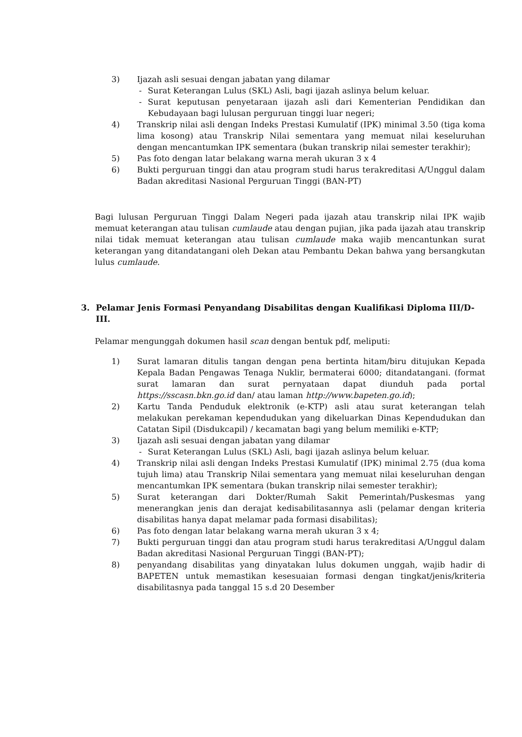3) Ijazah asli sesuai dengan jabatan yang dilamar
- Surat Keterangan Lulus (SKL) Asli, bagi ijazah aslinya belum keluar.
- Surat keputusan penyetaraan ijazah asli dari Kementerian Pendidikan dan Kebudayaan bagi lulusan perguruan tinggi luar negeri;
4) Transkrip nilai asli dengan Indeks Prestasi Kumulatif (IPK) minimal 3.50 (tiga koma lima kosong) atau Transkrip Nilai sementara yang memuat nilai keseluruhan dengan mencantumkan IPK sementara (bukan transkrip nilai semester terakhir);
5) Pas foto dengan latar belakang warna merah ukuran 3 x 4
6) Bukti perguruan tinggi dan atau program studi harus terakreditasi A/Unggul dalam Badan akreditasi Nasional Perguruan Tinggi (BAN-PT)
Bagi lulusan Perguruan Tinggi Dalam Negeri pada ijazah atau transkrip nilai IPK wajib memuat keterangan atau tulisan cumlaude atau dengan pujian, jika pada ijazah atau transkrip nilai tidak memuat keterangan atau tulisan cumlaude maka wajib mencantunkan surat keterangan yang ditandatangani oleh Dekan atau Pembantu Dekan bahwa yang bersangkutan lulus cumlaude.
3. Pelamar Jenis Formasi Penyandang Disabilitas dengan Kualifikasi Diploma III/D-III.
Pelamar mengunggah dokumen hasil scan dengan bentuk pdf, meliputi:
1) Surat lamaran ditulis tangan dengan pena bertinta hitam/biru ditujukan Kepada Kepala Badan Pengawas Tenaga Nuklir, bermaterai 6000; ditandatangani. (format surat lamaran dan surat pernyataan dapat diunduh pada portal https://sscasn.bkn.go.id dan/ atau laman http://www.bapeten.go.id);
2) Kartu Tanda Penduduk elektronik (e-KTP) asli atau surat keterangan telah melakukan perekaman kependudukan yang dikeluarkan Dinas Kependudukan dan Catatan Sipil (Disdukcapil) / kecamatan bagi yang belum memiliki e-KTP;
3) Ijazah asli sesuai dengan jabatan yang dilamar
- Surat Keterangan Lulus (SKL) Asli, bagi ijazah aslinya belum keluar.
4) Transkrip nilai asli dengan Indeks Prestasi Kumulatif (IPK) minimal 2.75 (dua koma tujuh lima) atau Transkrip Nilai sementara yang memuat nilai keseluruhan dengan mencantumkan IPK sementara (bukan transkrip nilai semester terakhir);
5) Surat keterangan dari Dokter/Rumah Sakit Pemerintah/Puskesmas yang menerangkan jenis dan derajat kedisabilitasannya asli (pelamar dengan kriteria disabilitas hanya dapat melamar pada formasi disabilitas);
6) Pas foto dengan latar belakang warna merah ukuran 3 x 4;
7) Bukti perguruan tinggi dan atau program studi harus terakreditasi A/Unggul dalam Badan akreditasi Nasional Perguruan Tinggi (BAN-PT);
8) penyandang disabilitas yang dinyatakan lulus dokumen unggah, wajib hadir di BAPETEN untuk memastikan kesesuaian formasi dengan tingkat/jenis/kriteria disabilitasnya pada tanggal 15 s.d 20 Desember